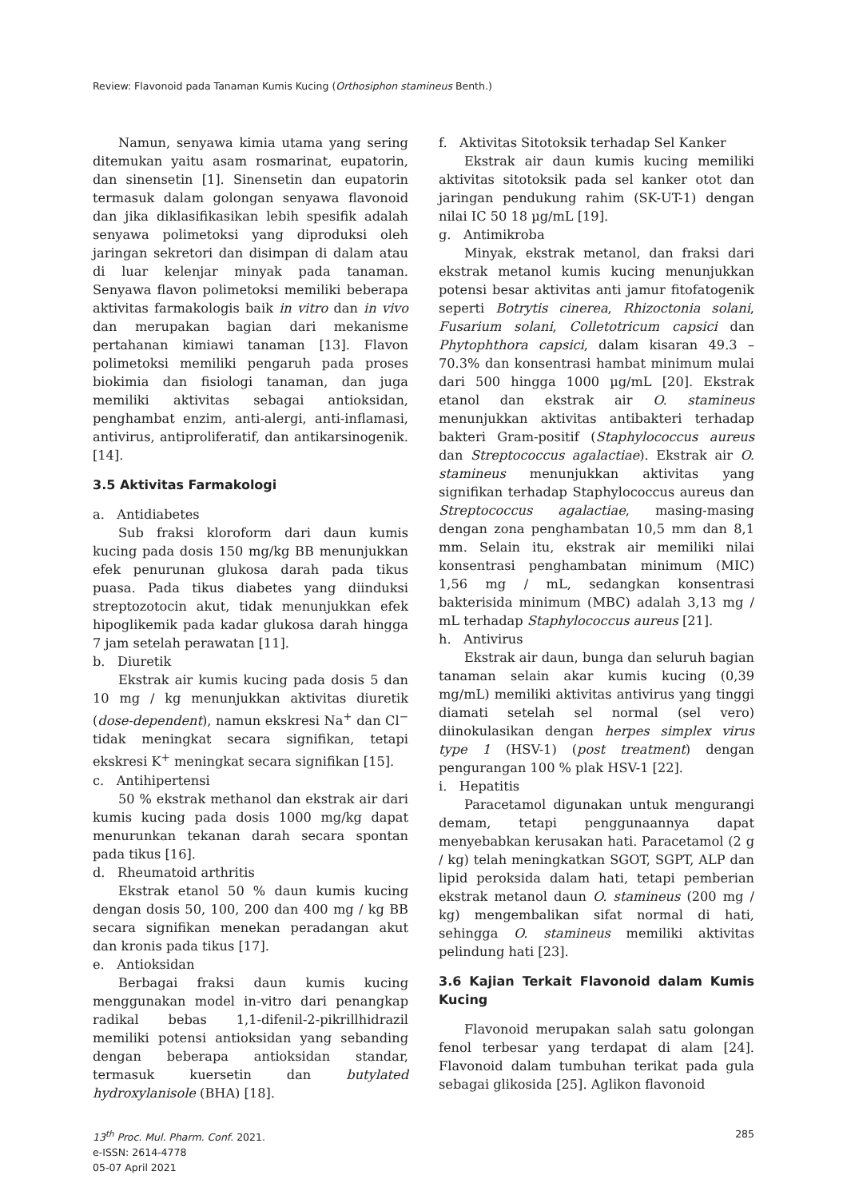Review: Flavonoid pada Tanaman Kumis Kucing (Orthosiphon stamineus Benth.)
Namun, senyawa kimia utama yang sering ditemukan yaitu asam rosmarinat, eupatorin, dan sinensetin [1]. Sinensetin dan eupatorin termasuk dalam golongan senyawa flavonoid dan jika diklasifikasikan lebih spesifik adalah senyawa polimetoksi yang diproduksi oleh jaringan sekretori dan disimpan di dalam atau di luar kelenjar minyak pada tanaman. Senyawa flavon polimetoksi memiliki beberapa aktivitas farmakologis baik in vitro dan in vivo dan merupakan bagian dari mekanisme pertahanan kimiawi tanaman [13]. Flavon polimetoksi memiliki pengaruh pada proses biokimia dan fisiologi tanaman, dan juga memiliki aktivitas sebagai antioksidan, penghambat enzim, anti-alergi, anti-inflamasi, antivirus, antiproliferatif, dan antikarsinogenik. [14].
3.5 Aktivitas Farmakologi
a. Antidiabetes
Sub fraksi kloroform dari daun kumis kucing pada dosis 150 mg/kg BB menunjukkan efek penurunan glukosa darah pada tikus puasa. Pada tikus diabetes yang diinduksi streptozotocin akut, tidak menunjukkan efek hipoglikemik pada kadar glukosa darah hingga 7 jam setelah perawatan [11].
b. Diuretik
Ekstrak air kumis kucing pada dosis 5 dan 10 mg / kg menunjukkan aktivitas diuretik (dose-dependent), namun ekskresi Na<sup>+</sup> dan Cl<sup>−</sup> tidak meningkat secara signifikan, tetapi ekskresi K<sup>+</sup> meningkat secara signifikan [15].
c. Antihipertensi
50 % ekstrak methanol dan ekstrak air dari kumis kucing pada dosis 1000 mg/kg dapat menurunkan tekanan darah secara spontan pada tikus [16].
d. Rheumatoid arthritis
Ekstrak etanol 50 % daun kumis kucing dengan dosis 50, 100, 200 dan 400 mg / kg BB secara signifikan menekan peradangan akut dan kronis pada tikus [17].
e. Antioksidan
Berbagai fraksi daun kumis kucing menggunakan model in-vitro dari penangkap radikal bebas 1,1-difenil-2-pikrillhidrazil memiliki potensi antioksidan yang sebanding dengan beberapa antioksidan standar, termasuk kuersetin dan butylated hydroxylanisole (BHA) [18].
f. Aktivitas Sitotoksik terhadap Sel Kanker
Ekstrak air daun kumis kucing memiliki aktivitas sitotoksik pada sel kanker otot dan jaringan pendukung rahim (SK-UT-1) dengan nilai IC 50 18 µg/mL [19].
g. Antimikroba
Minyak, ekstrak metanol, dan fraksi dari ekstrak metanol kumis kucing menunjukkan potensi besar aktivitas anti jamur fitofatogenik seperti Botrytis cinerea, Rhizoctonia solani, Fusarium solani, Colletotricum capsici dan Phytophthora capsici, dalam kisaran 49.3 – 70.3% dan konsentrasi hambat minimum mulai dari 500 hingga 1000 µg/mL [20]. Ekstrak etanol dan ekstrak air O. stamineus menunjukkan aktivitas antibakteri terhadap bakteri Gram-positif (Staphylococcus aureus dan Streptococcus agalactiae). Ekstrak air O. stamineus menunjukkan aktivitas yang signifikan terhadap Staphylococcus aureus dan Streptococcus agalactiae, masing-masing dengan zona penghambatan 10,5 mm dan 8,1 mm. Selain itu, ekstrak air memiliki nilai konsentrasi penghambatan minimum (MIC) 1,56 mg / mL, sedangkan konsentrasi bakterisida minimum (MBC) adalah 3,13 mg / mL terhadap Staphylococcus aureus [21].
h. Antivirus
Ekstrak air daun, bunga dan seluruh bagian tanaman selain akar kumis kucing (0,39 mg/mL) memiliki aktivitas antivirus yang tinggi diamati setelah sel normal (sel vero) diinokulasikan dengan herpes simplex virus type 1 (HSV-1) (post treatment) dengan pengurangan 100 % plak HSV-1 [22].
i. Hepatitis
Paracetamol digunakan untuk mengurangi demam, tetapi penggunaannya dapat menyebabkan kerusakan hati. Paracetamol (2 g / kg) telah meningkatkan SGOT, SGPT, ALP dan lipid peroksida dalam hati, tetapi pemberian ekstrak metanol daun O. stamineus (200 mg / kg) mengembalikan sifat normal di hati, sehingga O. stamineus memiliki aktivitas pelindung hati [23].
3.6 Kajian Terkait Flavonoid dalam Kumis Kucing
Flavonoid merupakan salah satu golongan fenol terbesar yang terdapat di alam [24]. Flavonoid dalam tumbuhan terikat pada gula sebagai glikosida [25]. Aglikon flavonoid
13<sup>th</sup> Proc. Mul. Pharm. Conf. 2021.
e-ISSN: 2614-4778
05-07 April 2021
285